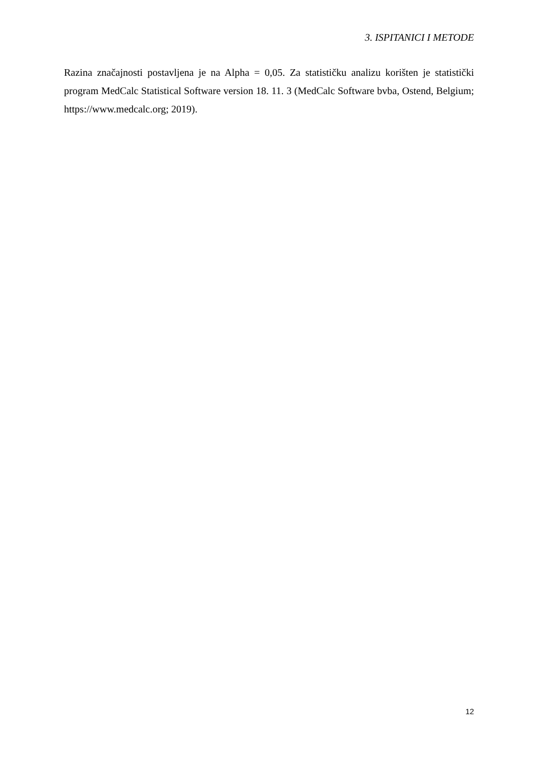3. ISPITANICI I METODE
Razina značajnosti postavljena je na Alpha = 0,05. Za statističku analizu korišten je statistički program MedCalc Statistical Software version 18. 11. 3 (MedCalc Software bvba, Ostend, Belgium; https://www.medcalc.org; 2019).
12